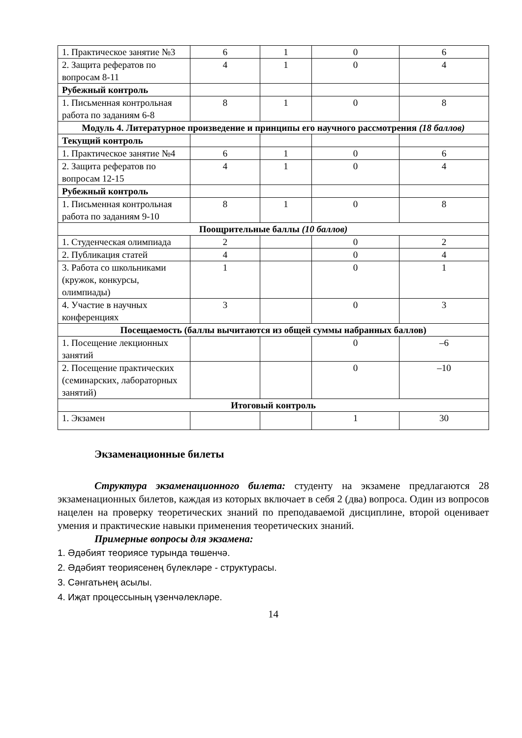| 1. Практическое занятие №3 | 6 | 1 | 0 | 6 |
| 2. Защита рефератов по вопросам 8-11 | 4 | 1 | 0 | 4 |
| Рубежный контроль | | | | |
| 1. Письменная контрольная работа по заданиям 6-8 | 8 | 1 | 0 | 8 |
| Модуль 4. Литературное произведение и принципы его научного рассмотрения (18 баллов) | | | | |
| Текущий контроль | | | | |
| 1. Практическое занятие №4 | 6 | 1 | 0 | 6 |
| 2. Защита рефератов по вопросам 12-15 | 4 | 1 | 0 | 4 |
| Рубежный контроль | | | | |
| 1. Письменная контрольная работа по заданиям 9-10 | 8 | 1 | 0 | 8 |
| Поощрительные баллы (10 баллов) | | | | |
| 1. Студенческая олимпиада | 2 | | 0 | 2 |
| 2. Публикация статей | 4 | | 0 | 4 |
| 3. Работа со школьниками (кружок, конкурсы, олимпиады) | 1 | | 0 | 1 |
| 4. Участие в научных конференциях | 3 | | 0 | 3 |
| Посещаемость (баллы вычитаются из общей суммы набранных баллов) | | | | |
| 1. Посещение лекционных занятий | | | 0 | –6 |
| 2. Посещение практических (семинарских, лабораторных занятий) | | | 0 | –10 |
| Итоговый контроль | | | | |
| 1. Экзамен | | | 1 | 30 |
Экзаменационные билеты
Структура экзаменационного билета: студенту на экзамене предлагаются 28 экзаменационных билетов, каждая из которых включает в себя 2 (два) вопроса. Один из вопросов нацелен на проверку теоретических знаний по преподаваемой дисциплине, второй оценивает умения и практические навыки применения теоретических знаний.
Примерные вопросы для экзамена:
1. Әдәбият теориясе турында төшенчә.
2. Әдәбият теориясенең бүлекләре - структурасы.
3. Сәнгатьнең асылы.
4. Иҗат процессының үзенчәлекләре.
14